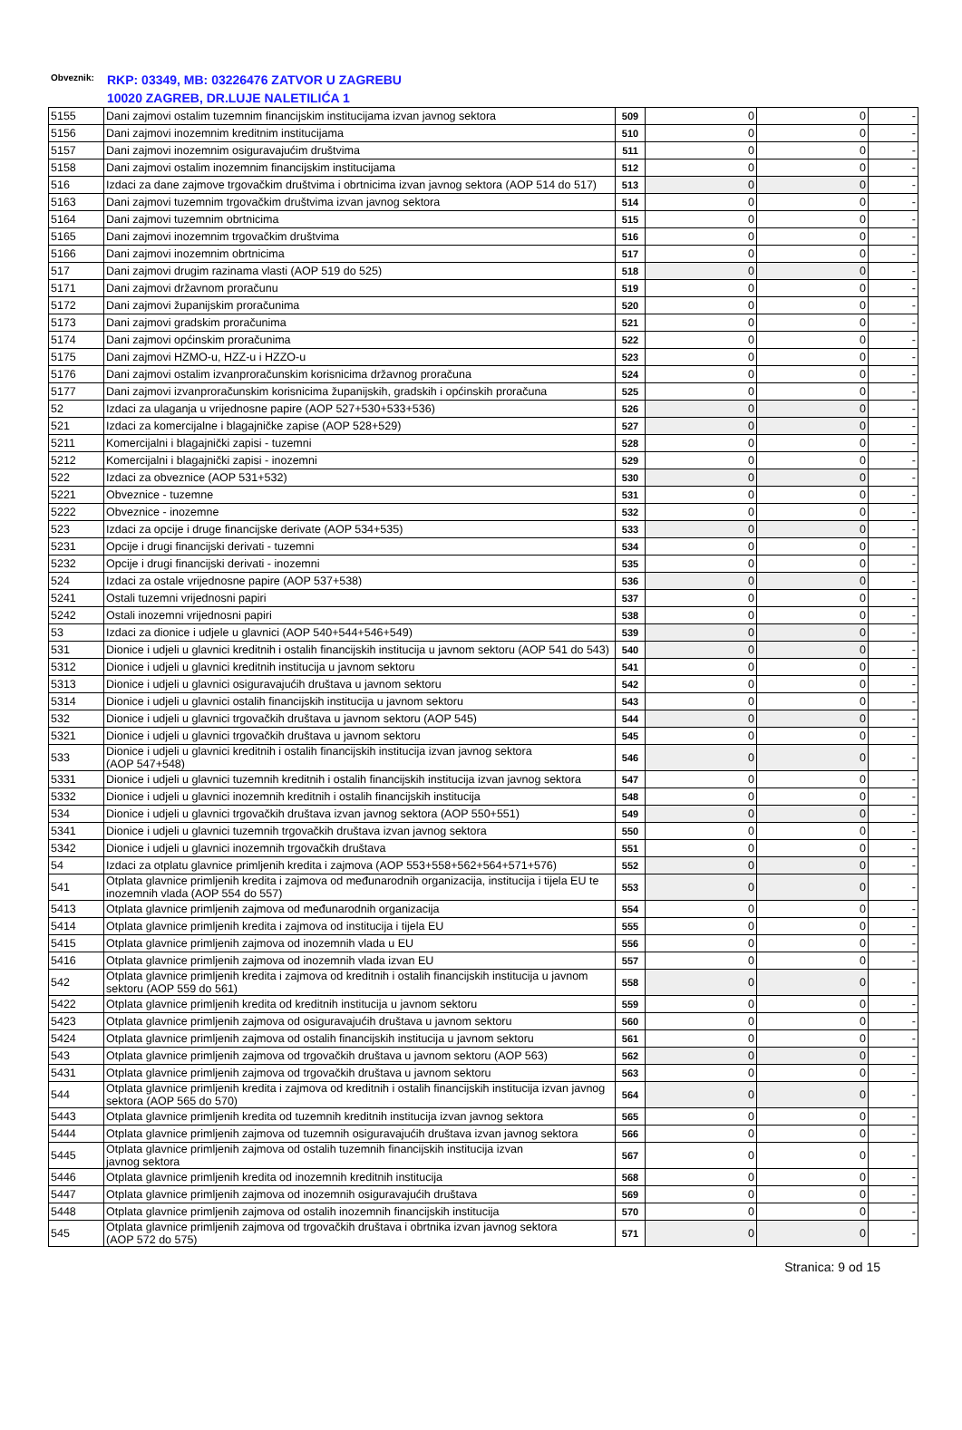Obveznik:
RKP: 03349, MB: 03226476 ZATVOR U ZAGREBU
10020 ZAGREB, DR.LUJE NALETILIĆA 1
| 5155 | Dani zajmovi ostalim tuzemnim financijskim institucijama izvan javnog sektora | 509 | 0 | 0 | - |
| 5156 | Dani zajmovi inozemnim kreditnim institucijama | 510 | 0 | 0 | - |
| 5157 | Dani zajmovi inozemnim osiguravajućim društvima | 511 | 0 | 0 | - |
| 5158 | Dani zajmovi ostalim inozemnim financijskim institucijama | 512 | 0 | 0 | - |
| 516 | Izdaci za dane zajmove trgovačkim društvima i obrtnicima izvan javnog sektora (AOP 514 do 517) | 513 | 0 | 0 | - |
| 5163 | Dani zajmovi tuzemnim trgovačkim društvima izvan javnog sektora | 514 | 0 | 0 | - |
| 5164 | Dani zajmovi tuzemnim obrtnicima | 515 | 0 | 0 | - |
| 5165 | Dani zajmovi inozemnim trgovačkim društvima | 516 | 0 | 0 | - |
| 5166 | Dani zajmovi inozemnim obrtnicima | 517 | 0 | 0 | - |
| 517 | Dani zajmovi drugim razinama vlasti (AOP 519 do 525) | 518 | 0 | 0 | - |
| 5171 | Dani zajmovi državnom proračunu | 519 | 0 | 0 | - |
| 5172 | Dani zajmovi županijskim proračunima | 520 | 0 | 0 | - |
| 5173 | Dani zajmovi gradskim proračunima | 521 | 0 | 0 | - |
| 5174 | Dani zajmovi općinskim proračunima | 522 | 0 | 0 | - |
| 5175 | Dani zajmovi HZMO-u, HZZ-u i HZZO-u | 523 | 0 | 0 | - |
| 5176 | Dani zajmovi ostalim izvanproračunskim korisnicima državnog proračuna | 524 | 0 | 0 | - |
| 5177 | Dani zajmovi izvanproračunskim korisnicima županijskih, gradskih i općinskih proračuna | 525 | 0 | 0 | - |
| 52 | Izdaci za ulaganja u vrijednosne papire (AOP 527+530+533+536) | 526 | 0 | 0 | - |
| 521 | Izdaci za komercijalne i blagajničke zapise (AOP 528+529) | 527 | 0 | 0 | - |
| 5211 | Komercijalni i blagajnički zapisi - tuzemni | 528 | 0 | 0 | - |
| 5212 | Komercijalni i blagajnički zapisi - inozemni | 529 | 0 | 0 | - |
| 522 | Izdaci za obveznice (AOP 531+532) | 530 | 0 | 0 | - |
| 5221 | Obveznice - tuzemne | 531 | 0 | 0 | - |
| 5222 | Obveznice - inozemne | 532 | 0 | 0 | - |
| 523 | Izdaci za opcije i druge financijske derivate (AOP 534+535) | 533 | 0 | 0 | - |
| 5231 | Opcije i drugi financijski derivati - tuzemni | 534 | 0 | 0 | - |
| 5232 | Opcije i drugi financijski derivati - inozemni | 535 | 0 | 0 | - |
| 524 | Izdaci za ostale vrijednosne papire (AOP 537+538) | 536 | 0 | 0 | - |
| 5241 | Ostali tuzemni vrijednosni papiri | 537 | 0 | 0 | - |
| 5242 | Ostali inozemni vrijednosni papiri | 538 | 0 | 0 | - |
| 53 | Izdaci za dionice i udjele u glavnici (AOP 540+544+546+549) | 539 | 0 | 0 | - |
| 531 | Dionice i udjeli u glavnici kreditnih i ostalih financijskih institucija u javnom sektoru (AOP 541 do 543) | 540 | 0 | 0 | - |
| 5312 | Dionice i udjeli u glavnici kreditnih institucija u javnom sektoru | 541 | 0 | 0 | - |
| 5313 | Dionice i udjeli u glavnici osiguravajućih društava u javnom sektoru | 542 | 0 | 0 | - |
| 5314 | Dionice i udjeli u glavnici ostalih financijskih institucija u javnom sektoru | 543 | 0 | 0 | - |
| 532 | Dionice i udjeli u glavnici trgovačkih društava u javnom sektoru (AOP 545) | 544 | 0 | 0 | - |
| 5321 | Dionice i udjeli u glavnici trgovačkih društava u javnom sektoru | 545 | 0 | 0 | - |
| 533 | Dionice i udjeli u glavnici kreditnih i ostalih financijskih institucija izvan javnog sektora (AOP 547+548) | 546 | 0 | 0 | - |
| 5331 | Dionice i udjeli u glavnici tuzemnih kreditnih i ostalih financijskih institucija izvan javnog sektora | 547 | 0 | 0 | - |
| 5332 | Dionice i udjeli u glavnici inozemnih kreditnih i ostalih financijskih institucija | 548 | 0 | 0 | - |
| 534 | Dionice i udjeli u glavnici trgovačkih društava izvan javnog sektora (AOP 550+551) | 549 | 0 | 0 | - |
| 5341 | Dionice i udjeli u glavnici tuzemnih trgovačkih društava izvan javnog sektora | 550 | 0 | 0 | - |
| 5342 | Dionice i udjeli u glavnici inozemnih trgovačkih društava | 551 | 0 | 0 | - |
| 54 | Izdaci za otplatu glavnice primljenih kredita i zajmova (AOP 553+558+562+564+571+576) | 552 | 0 | 0 | - |
| 541 | Otplata glavnice primljenih kredita i zajmova od međunarodnih organizacija, institucija i tijela EU te inozemnih vlada (AOP 554 do 557) | 553 | 0 | 0 | - |
| 5413 | Otplata glavnice primljenih zajmova od međunarodnih organizacija | 554 | 0 | 0 | - |
| 5414 | Otplata glavnice primljenih kredita i zajmova od institucija i tijela EU | 555 | 0 | 0 | - |
| 5415 | Otplata glavnice primljenih zajmova od inozemnih vlada u EU | 556 | 0 | 0 | - |
| 5416 | Otplata glavnice primljenih zajmova od inozemnih vlada izvan EU | 557 | 0 | 0 | - |
| 542 | Otplata glavnice primljenih kredita i zajmova od kreditnih i ostalih financijskih institucija u javnom sektoru (AOP 559 do 561) | 558 | 0 | 0 | - |
| 5422 | Otplata glavnice primljenih kredita od kreditnih institucija u javnom sektoru | 559 | 0 | 0 | - |
| 5423 | Otplata glavnice primljenih zajmova od osiguravajućih društava u javnom sektoru | 560 | 0 | 0 | - |
| 5424 | Otplata glavnice primljenih zajmova od ostalih financijskih institucija u javnom sektoru | 561 | 0 | 0 | - |
| 543 | Otplata glavnice primljenih zajmova od trgovačkih društava u javnom sektoru (AOP 563) | 562 | 0 | 0 | - |
| 5431 | Otplata glavnice primljenih zajmova od trgovačkih društava u javnom sektoru | 563 | 0 | 0 | - |
| 544 | Otplata glavnice primljenih kredita i zajmova od kreditnih i ostalih financijskih institucija izvan javnog sektora (AOP 565 do 570) | 564 | 0 | 0 | - |
| 5443 | Otplata glavnice primljenih kredita od tuzemnih kreditnih institucija izvan javnog sektora | 565 | 0 | 0 | - |
| 5444 | Otplata glavnice primljenih zajmova od tuzemnih osiguravajućih društava izvan javnog sektora | 566 | 0 | 0 | - |
| 5445 | Otplata glavnice primljenih zajmova od ostalih tuzemnih financijskih institucija izvan javnog sektora | 567 | 0 | 0 | - |
| 5446 | Otplata glavnice primljenih kredita od inozemnih kreditnih institucija | 568 | 0 | 0 | - |
| 5447 | Otplata glavnice primljenih zajmova od inozemnih osiguravajućih društava | 569 | 0 | 0 | - |
| 5448 | Otplata glavnice primljenih zajmova od ostalih inozemnih financijskih institucija | 570 | 0 | 0 | - |
| 545 | Otplata glavnice primljenih zajmova od trgovačkih društava i obrtnika izvan javnog sektora (AOP 572 do 575) | 571 | 0 | 0 | - |
Stranica: 9 od 15